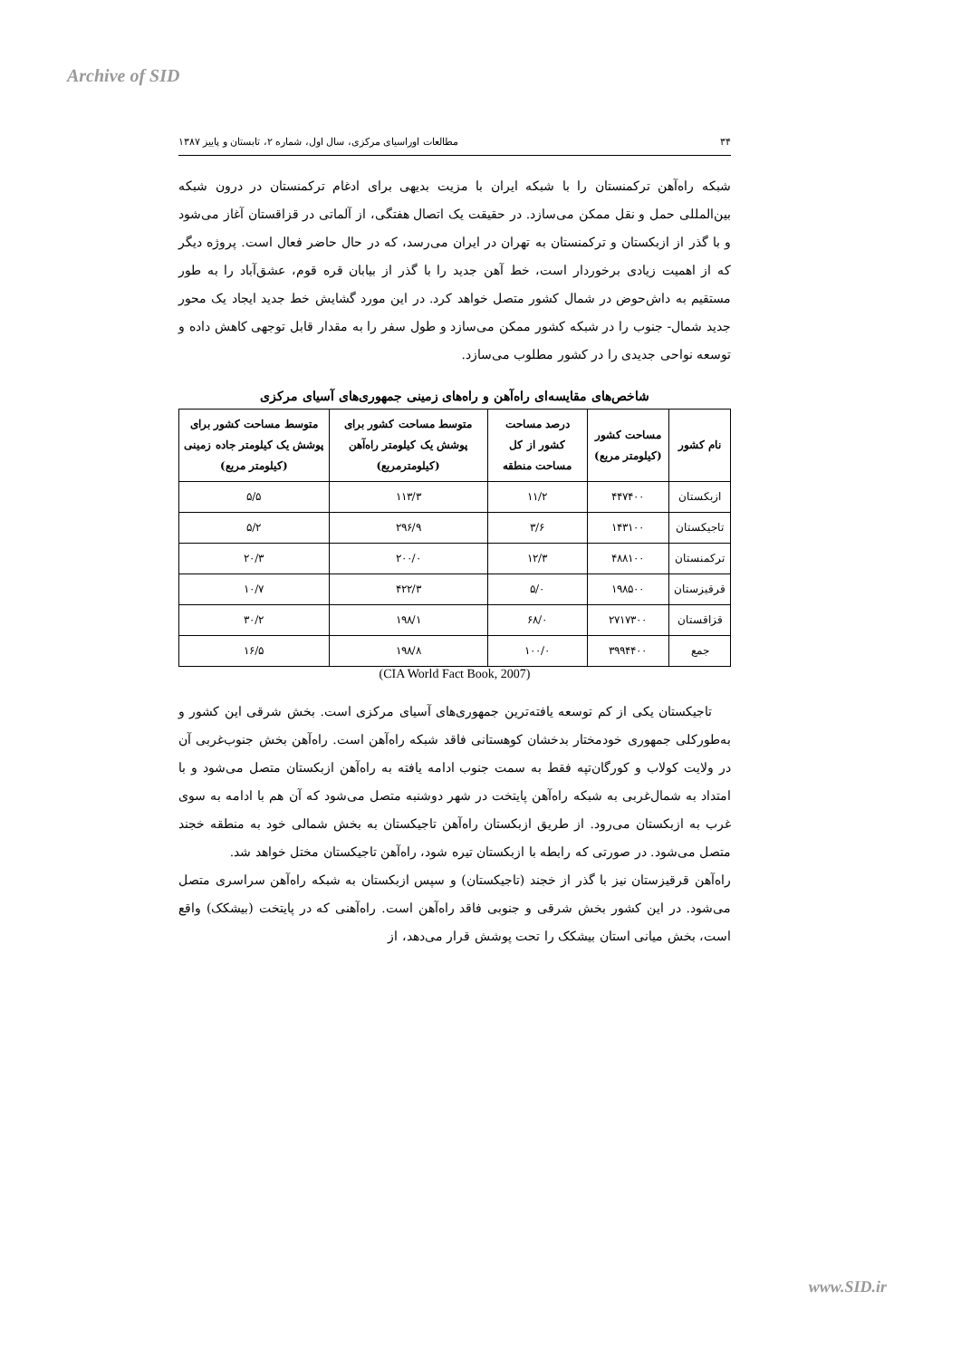Archive of SID
۳۴ مطالعات اوراسیای مرکزی، سال اول، شماره ۲، تابستان و پاییز ۱۳۸۷
شبکه راه‌آهن ترکمنستان را با شبکه ایران با مزیت بدیهی برای ادغام ترکمنستان در درون شبکه بین‌المللی حمل و نقل ممکن می‌سازد. در حقیقت یک اتصال هفتگی، از آلماتی در قزاقستان آغاز می‌شود و با گذر از ازبکستان و ترکمنستان به تهران در ایران می‌رسد، که در حال حاضر فعال است. پروژه دیگر که از اهمیت زیادی برخوردار است، خط آهن جدید را با گذر از بیابان قره قوم، عشق‌آباد را به طور مستقیم به داش‌حوض در شمال کشور متصل خواهد کرد. در این مورد گشایش خط جدید ایجاد یک محور جدید شمال- جنوب را در شبکه کشور ممکن می‌سازد و طول سفر را به مقدار قابل توجهی کاهش داده و توسعه نواحی جدیدی را در کشور مطلوب می‌سازد.
شاخص‌های مقایسه‌ای راه‌آهن و راه‌های زمینی جمهوری‌های آسیای مرکزی
| نام کشور | مساحت کشور (کیلومتر مربع) | درصد مساحت کشور از کل مساحت منطقه | متوسط مساحت کشور برای پوشش یک کیلومتر راه‌آهن (کیلومترمربع) | متوسط مساحت کشور برای پوشش یک کیلومتر جاده زمینی (کیلومتر مربع) |
| --- | --- | --- | --- | --- |
| ازبکستان | ۴۴۷۴۰۰ | ۱۱/۲ | ۱۱۳/۳ | ۵/۵ |
| تاجیکستان | ۱۴۳۱۰۰ | ۳/۶ | ۲۹۶/۹ | ۵/۲ |
| ترکمنستان | ۴۸۸۱۰۰ | ۱۲/۳ | ۲۰۰/۰ | ۲۰/۳ |
| قرقیزستان | ۱۹۸۵۰۰ | ۵/۰ | ۴۲۲/۳ | ۱۰/۷ |
| قزاقستان | ۲۷۱۷۳۰۰ | ۶۸/۰ | ۱۹۸/۱ | ۳۰/۲ |
| جمع | ۳۹۹۴۴۰۰ | ۱۰۰/۰ | ۱۹۸/۸ | ۱۶/۵ |
(CIA World Fact Book, 2007)
تاجیکستان یکی از کم توسعه یافته‌ترین جمهوری‌های آسیای مرکزی است. بخش شرقی این کشور و به‌طورکلی جمهوری خودمختار بدخشان کوهستانی فاقد شبکه راه‌آهن است. راه‌آهن بخش جنوب‌غربی آن در ولایت کولاب و کورگان‌تپه فقط به سمت جنوب ادامه یافته به راه‌آهن ازبکستان متصل می‌شود و با امتداد به شمال‌غربی به شبکه راه‌آهن پایتخت در شهر دوشنبه متصل می‌شود که آن هم با ادامه به سوی غرب به ازبکستان می‌رود. از طریق ازبکستان راه‌آهن تاجیکستان به بخش شمالی خود به منطقه خجند متصل می‌شود. در صورتی که رابطه با ازبکستان تیره شود، راه‌آهن تاجیکستان مختل خواهد شد.
راه‌آهن قرقیزستان نیز با گذر از خجند (تاجیکستان) و سپس ازبکستان به شبکه راه‌آهن سراسری متصل می‌شود. در این کشور بخش شرقی و جنوبی فاقد راه‌آهن است. راه‌آهنی که در پایتخت (بیشکک) واقع است، بخش میانی استان بیشکک را تحت پوشش قرار می‌دهد، از
www.SID.ir